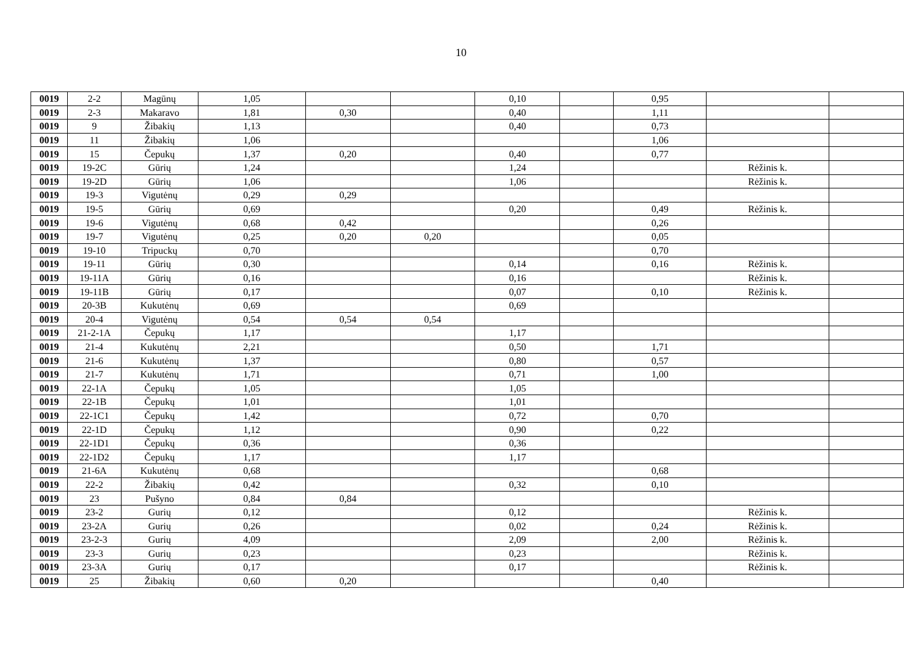10
| 0019 | 2-2 | Magūnų | 1,05 | | | 0,10 | | 0,95 | | |
| 0019 | 2-3 | Makaravo | 1,81 | 0,30 | | 0,40 | | 1,11 | | |
| 0019 | 9 | Žibakių | 1,13 | | | 0,40 | | 0,73 | | |
| 0019 | 11 | Žibakių | 1,06 | | | | | 1,06 | | |
| 0019 | 15 | Čepukų | 1,37 | 0,20 | | 0,40 | | 0,77 | | |
| 0019 | 19-2C | Gūrių | 1,24 | | | 1,24 | | | Rėžinis k. | |
| 0019 | 19-2D | Gūrių | 1,06 | | | 1,06 | | | Rėžinis k. | |
| 0019 | 19-3 | Vigutėnų | 0,29 | 0,29 | | | | | | |
| 0019 | 19-5 | Gūrių | 0,69 | | | 0,20 | | 0,49 | Rėžinis k. | |
| 0019 | 19-6 | Vigutėnų | 0,68 | 0,42 | | | | 0,26 | | |
| 0019 | 19-7 | Vigutėnų | 0,25 | 0,20 | 0,20 | | | 0,05 | | |
| 0019 | 19-10 | Tripuckų | 0,70 | | | | | 0,70 | | |
| 0019 | 19-11 | Gūrių | 0,30 | | | 0,14 | | 0,16 | Rėžinis k. | |
| 0019 | 19-11A | Gūrių | 0,16 | | | 0,16 | | | Rėžinis k. | |
| 0019 | 19-11B | Gūrių | 0,17 | | | 0,07 | | 0,10 | Rėžinis k. | |
| 0019 | 20-3B | Kukutėnų | 0,69 | | | 0,69 | | | | |
| 0019 | 20-4 | Vigutėnų | 0,54 | 0,54 | 0,54 | | | | | |
| 0019 | 21-2-1A | Čepukų | 1,17 | | | 1,17 | | | | |
| 0019 | 21-4 | Kukutėnų | 2,21 | | | 0,50 | | 1,71 | | |
| 0019 | 21-6 | Kukutėnų | 1,37 | | | 0,80 | | 0,57 | | |
| 0019 | 21-7 | Kukutėnų | 1,71 | | | 0,71 | | 1,00 | | |
| 0019 | 22-1A | Čepukų | 1,05 | | | 1,05 | | | | |
| 0019 | 22-1B | Čepukų | 1,01 | | | 1,01 | | | | |
| 0019 | 22-1C1 | Čepukų | 1,42 | | | 0,72 | | 0,70 | | |
| 0019 | 22-1D | Čepukų | 1,12 | | | 0,90 | | 0,22 | | |
| 0019 | 22-1D1 | Čepukų | 0,36 | | | 0,36 | | | | |
| 0019 | 22-1D2 | Čepukų | 1,17 | | | 1,17 | | | | |
| 0019 | 21-6A | Kukutėnų | 0,68 | | | | | 0,68 | | |
| 0019 | 22-2 | Žibakių | 0,42 | | | 0,32 | | 0,10 | | |
| 0019 | 23 | Pušyno | 0,84 | 0,84 | | | | | | |
| 0019 | 23-2 | Gurių | 0,12 | | | 0,12 | | | Rėžinis k. | |
| 0019 | 23-2A | Gurių | 0,26 | | | 0,02 | | 0,24 | Rėžinis k. | |
| 0019 | 23-2-3 | Gurių | 4,09 | | | 2,09 | | 2,00 | Rėžinis k. | |
| 0019 | 23-3 | Gurių | 0,23 | | | 0,23 | | | Rėžinis k. | |
| 0019 | 23-3A | Gurių | 0,17 | | | 0,17 | | | Rėžinis k. | |
| 0019 | 25 | Žibakių | 0,60 | 0,20 | | | | 0,40 | | |